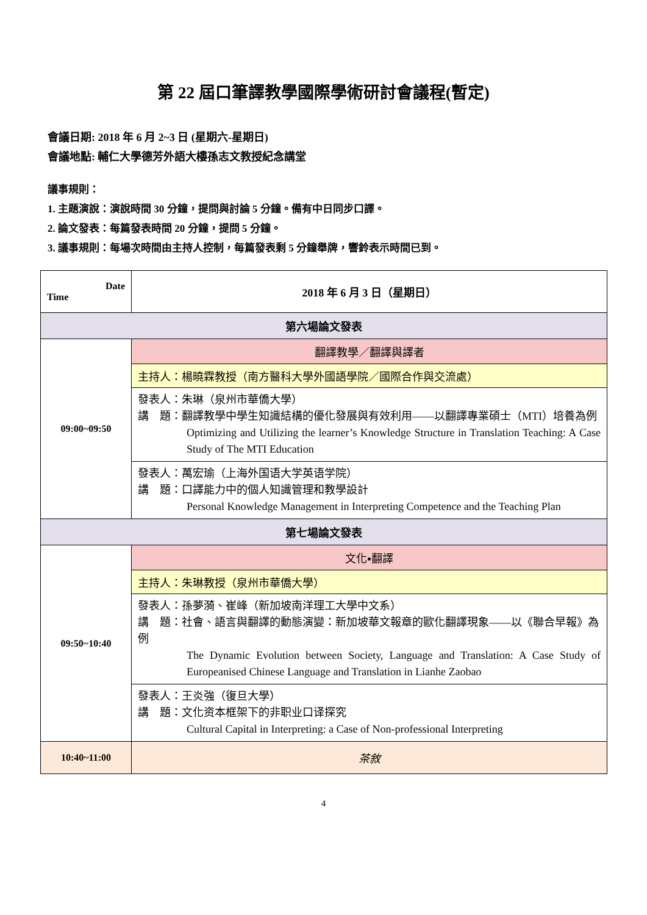第 22 屆口筆譯教學國際學術研討會議程(暫定)
會議日期: 2018 年 6 月 2~3 日 (星期六-星期日)
會議地點: 輔仁大學德芳外語大樓孫志文教授紀念講堂
議事規則：
1. 主題演說：演說時間 30 分鐘，提問與討論 5 分鐘。備有中日同步口譯。
2. 論文發表：每篇發表時間 20 分鐘，提問 5 分鐘。
3. 議事規則：每場次時間由主持人控制，每篇發表剩 5 分鐘舉牌，響鈴表示時間已到。
| Date Time | 2018 年 6 月 3 日（星期日） |
| 第六場論文發表 | |
| 09:00~09:50 | 翻譯教學／翻譯與譯者 |
| | 主持人：楊曉霖教授（南方醫科大學外國語學院／國際合作與交流處） |
| | 發表人：朱琳（泉州市華僑大學） 講 題：翻譯教學中學生知識結構的優化發展與有效利用——以翻譯專業碩士（MTI）培養為例 Optimizing and Utilizing the learner’s Knowledge Structure in Translation Teaching: A Case Study of The MTI Education |
| | 發表人：萬宏瑜（上海外国语大学英语学院） 講 題：口譯能力中的個人知識管理和教學設計 Personal Knowledge Management in Interpreting Competence and the Teaching Plan |
| 第七場論文發表 | |
| 09:50~10:40 | 文化▪翻譯 |
| | 主持人：朱琳教授（泉州市華僑大學） |
| | 發表人：孫夢漪、崔峰（新加坡南洋理工大學中文系） 講 題：社會、語言與翻譯的動態演變：新加坡華文報章的歐化翻譯現象——以《聯合早報》為例 The Dynamic Evolution between Society, Language and Translation: A Case Study of Europeanised Chinese Language and Translation in Lianhe Zaobao |
| | 發表人：王炎強（復旦大學） 講 題：文化资本框架下的非职业口译探究 Cultural Capital in Interpreting: a Case of Non-professional Interpreting |
| 10:40~11:00 | 茶敘 |
4